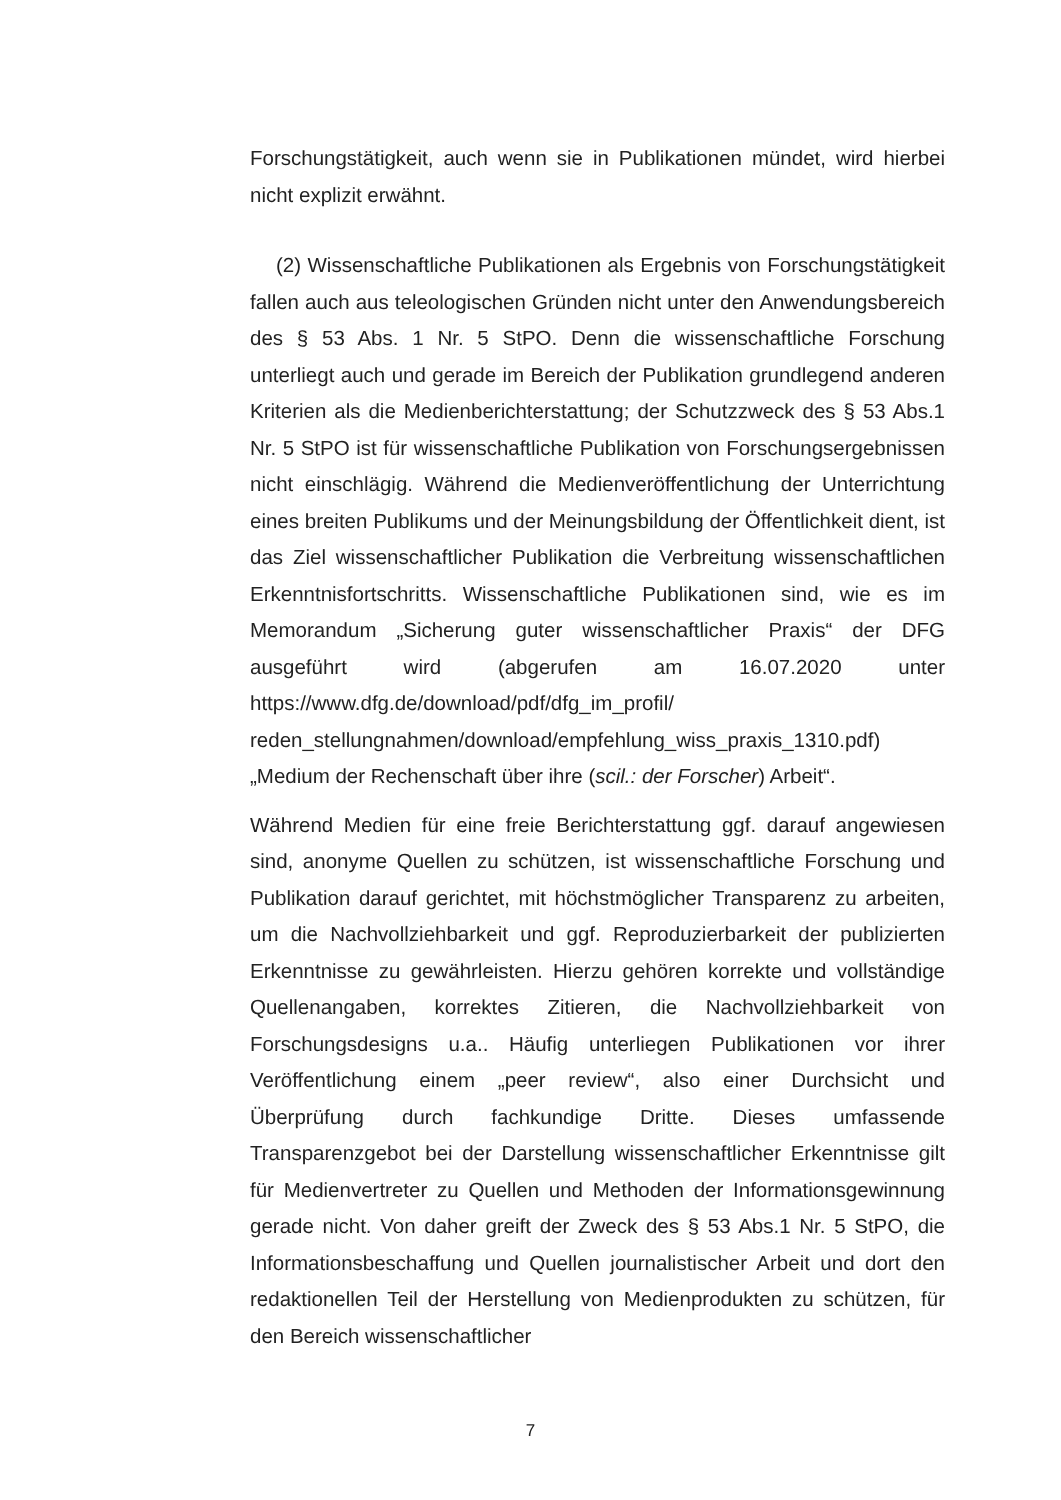Forschungstätigkeit, auch wenn sie in Publikationen mündet, wird hierbei nicht explizit erwähnt.
(2) Wissenschaftliche Publikationen als Ergebnis von Forschungstätigkeit fallen auch aus teleologischen Gründen nicht unter den Anwendungsbereich des § 53 Abs. 1 Nr. 5 StPO. Denn die wissenschaftliche Forschung unterliegt auch und gerade im Bereich der Publikation grundlegend anderen Kriterien als die Medienberichterstattung; der Schutzzweck des § 53 Abs.1 Nr. 5 StPO ist für wissenschaftliche Publikation von Forschungsergebnissen nicht einschlägig. Während die Medienveröffentlichung der Unterrichtung eines breiten Publikums und der Meinungsbildung der Öffentlichkeit dient, ist das Ziel wissenschaftlicher Publikation die Verbreitung wissenschaftlichen Erkenntnisfortschritts. Wissenschaftliche Publikationen sind, wie es im Memorandum „Sicherung guter wissenschaftlicher Praxis“ der DFG ausgeführt wird (abgerufen am 16.07.2020 unter https://www.dfg.de/download/pdf/dfg_im_profil/ reden_stellungnahmen/download/empfehlung_wiss_praxis_1310.pdf) „Medium der Rechenschaft über ihre (scil.: der Forscher) Arbeit“.
Während Medien für eine freie Berichterstattung ggf. darauf angewiesen sind, anonyme Quellen zu schützen, ist wissenschaftliche Forschung und Publikation darauf gerichtet, mit höchstmöglicher Transparenz zu arbeiten, um die Nachvollziehbarkeit und ggf. Reproduzierbarkeit der publizierten Erkenntnisse zu gewährleisten. Hierzu gehören korrekte und vollständige Quellenangaben, korrektes Zitieren, die Nachvollziehbarkeit von Forschungsdesigns u.a.. Häufig unterliegen Publikationen vor ihrer Veröffentlichung einem „peer review“, also einer Durchsicht und Überprüfung durch fachkundige Dritte. Dieses umfassende Transparenzgebot bei der Darstellung wissenschaftlicher Erkenntnisse gilt für Medienvertreter zu Quellen und Methoden der Informationsgewinnung gerade nicht. Von daher greift der Zweck des § 53 Abs.1 Nr. 5 StPO, die Informationsbeschaffung und Quellen journalistischer Arbeit und dort den redaktionellen Teil der Herstellung von Medienprodukten zu schützen, für den Bereich wissenschaftlicher
7